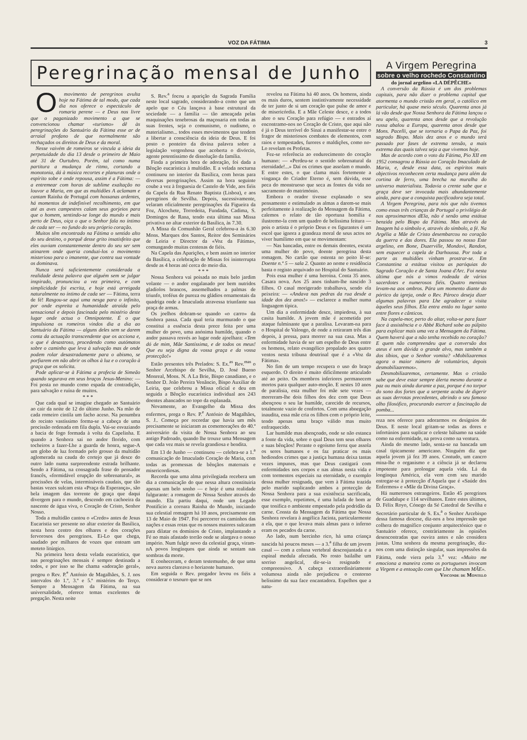VOZ DA FÁTIMA 3
Peregrinação mensal de Junho
Omovimento de peregrinos avulta hoje na Fátima de tal modo, que cada dia nos oferece o espectáculo de romaria perene — e Deus nos livre que o paganizado movimento a que se convencionou chamar «turismo» dê às peregrinações do Santuário da Fátima esse ar de arraial profano de que normalmente são rechaçados os direitos de Deus e da moral.
Nesse vaivém de romeiros se vincula a ideia da perpetuidade do dia 13 desde o primeiro de Maio até 31 de Ourtubro. Porém, tal como numa partitura a mudança de ritmo, cortando a monotonia, dá à música recortes e planuras onde o espírito sobe e onde repousa, assim é a Fátima: — a entremear com horas de sublime exaltação no louvor a Maria, em que as multidões A aclamam e cantam Rainha de Portugal com hossanas ardentes, há momentos de indefinível recolhimento, em que até as aves campestres calam seus gorjeios para que o homem, sentindo-se longe do mundo e mais perto de Deus, oiça o que o Senhor fala no íntimo de cada ser — no fundo do seu próprio coração.
Muitos têm encontrado na Fátima o sentido alto do seu destino, o porquê desse grito insatisfeito que eles ouviam constantemente dentro do seu ser sem atinarem onde queria conduzi-los o movimento misterioso para o imanente, que contra sua vontade os dominava.
Nunca será suficientemente considerada a realidade desta palavra que alguém sem se julgar inspirado, pronunciou a vez primeira, e com simplicidade foi escrita, e hoje está arreigada naturalmente no íntimo de cada ser — Fátima, terra de fé! Rasgou-se aqui uma nesga para o infinito, por onde espreita a humanidade atraída pelo sensacional e depois fascinada pelo mistério deste lugar onde actua o Omnipotente. É o que impulsiona os romeiros vindos dia a dia ao Santuário da Fátima — alguns deles sem se darem conta da actuação transcendente que os acciona e, o que é desastroso, procedendo como autómatos sobre o caminho que leva à salvação mas de onde podem rolar desastradamente para o abismo, se porfiarem em não abrir os olhos à luz e o coração à graça que os solicita.
Pode aplicar-se à Fátima a profecia de Simeão quando segurava em seus braços Jesus-Menino: — Foi posta no mundo como espada de contradição, para salvação e ruína de muitos.
* * *
Que cada qual se imagine chegado ao Santuário ao cair da noite de 12 do último Junho. Na mão de cada romeiro cintila um facho aceso. Na penumbra do recinto vastíssimo forma-se a cabeça de uma procissão ordenada em fila dupla. Vai-se esvaziando a bacia de fogo formada à volta da Capelinha. E quando a Senhora sai no andor florido, com tocheiros a fazer-Lhe a guarda de honra, segue-A um globo de luz formado pelo grosso da multidão aglomerada na cauda do cortejo que já desce do outro lado numa surpreendente estrada brilhante. Sendo a Fátima, na consagrada frase do pensador francês, «formidável erupção do sobrenatural», as procissões de velas, intermináveis caudais, que tão bastas vezes sulcam esta «Praça da Esperança», são bela imagem das torrente de graça que daqui divergem para o mundo, descendo em cachoeira da nascente de água viva, o Coração de Cristo, Senhor Nosso.
Toda a multidão cantou o «Credo» antes de Jesus Eucaristia ser presente no altar exterior da Basílica, nesta hora centro dos olhares e dos corações fervorosos dos peregrinos. Ei-Lo que chega, saudado por milhares de vozes que entoam um moteto litúrgico.
Na primeira hora desta velada eucarística, que nas peregrinações mensais é sempre destinada a todos, e por isso se lhe chama «adoração geral», pregou o Rev. P.<sup>e</sup> António de Magalhães, S. J. nos intervalos do 1.º, 3.º e 5.º mistérios do Terço. Sempre a Mensagem da Fátima, na sua universalidade, oferece temas excelentes de pregação. Nesta noite
S. Rev.<sup>a</sup> focou a aparição da Sagrada Família neste local sagrado, considerando-a como que um apelo que o Céu lançava à base estrutural da sociedade — a família — tão ameaçada pelas maquinações tenebrosas da maçonaria em todas as suas frentes, seja o comunismo, o nudismo, o materialismo... todos esses movimentos que tendem a libertar a consciência da ideia de Deus. E foi posto o ponteiro da divina palavra sobre a legislação vergonhosa que acoberta o divórcio, agente potentíssimo de dissolução da família.
Finda a primeira hora de adoração, foi dada a Bênção eucarística à multidão. E a velada nocturna continuou no interior da Basílica, com horas para diversas peregrinações. Assim na hora seguinte coube a vez à freguesia de Castelo de Vide, aos fiéis da Capela da Rua Renato Baptista (Lisboa), e aos peregrinos de Sevilha. Depois, sucessivamente, velaram oficialmente peregrinações da Figueira da Foz, Alcochete, Torredeita, Fundada, Cadima, S. Domingos de Rana, tendo esta última sua Missa privativa no altar exterior da Basílica, às 7.30.
A Missa da Comunhão Geral celebrou-a às 6.30 Mons. Marques dos Santos, Reitor dos Seminários de Leiria e Director da «Voz da Fátima», comungando muitas centenas de fiéis.
Na Capela das Aparições, e bem assim no interior da Basílica, a celebração de Missas foi ininterrupta desde as 4 horas até cerca do meio dia.
* * *
Nossa Senhora vai poisada no mais belo jardim volante — o andor engalanado por bem nutridos gladíolos brancos, assemelhados a palmas de triunfo, troféus de pureza ou gládios ornamentais da quadriga onde a Imaculada atravessa triunfante sua praça de armas.
Os joelhos dobram-se quando «o carro» da Senhora passa. Cada qual teria murmurado o que constitui a essência desta prece feita por uma mulher do povo, uma anónima humilde, quando o andor passava resvés ao lugar onde ajoelhara: «Tem dó de mim, Mãe Santíssima, e de todos os meus! Que eu seja digna da vossa graça e da vossa protecção!»
Estão presentes três Prelados: S. Ex.<sup>as</sup> Rev.<sup>mas</sup> o Senhor Arcebispo de Sevilha, D. José Bueno Monreal, Mons. N. A La Brie, Bispo canadiano, e o Senhor D. João Pereira Venâncio, Bispo Auxiliar de Leiria, que celebrou a Missa oficial e deu em seguida a Bênção eucarística individual aos 243 doentes abancados no topo da esplanada.
Novamente, ao Evangelho da Missa dos enfermos, prega o Rev. P.<sup>e</sup> António de Magalhães, S. J.. Começa por recordar que havia um mês precisamente se iniciaram as comemorações do 40.º aniversário da visita de Nossa Senhora ao seu antigo Padroado, quando lhe trouxe uma Mensagem que cada vez mais se revela grandiosa e bendita.
Em 13 de Junho — continuou — celebra-se a 1.<sup>a</sup> comunicação do Imaculado Coração de Maria, com todas as promessas de bênçãos maternais e misericordiosas.
Recorda que uma alma privilegiada recebera um dia a comunicação do que nessa altura constituiria apenas um belo sonho — e hoje é uma realidade fulgurante: a romagem de Nossa Senhor através do mundo. Ela partiu daqui, onde um Legado Pontifício a coroara Rainha do Mundo, iniciando sua celestial romagem há 10 anos, precisamente em 13 de Maio de 1947. Foi percorrer os caminhos das nações e essas rotas que os nossos maiores sulcaram para dilatar os domínios de Cristo, implantando a Fé no mais afastado torrão onde se alargava o nosso império. Num fulgir novo da celestial graça, viram-nA povos longínquos que ainda se sentam nas sombras da morte.
E conheceram, e deram testemunho, de que uma nova aurora clareava o horizonte humano.
Em seguida o Rev. pregador levou os fiéis a considerar o tesouro que se nos
revelou na Fátima há 40 anos. Os homens, ainda os mais duros, sentem instintivamente necessidade de ter junto de si um coração que pulse de amor e de misericórdia. E a Mãe Celeste desce, e a todos abre o seu Coração para refúgio — e entrados aí encontramo-nos no Coração de Cristo, que aqui não é já o Deus terrível do Sinai a manifestar-se entre o fragor de misteriosos combates de elementos, com raios e tempestades, furores e maldições, como no-Lo revelam os Profetas.
Fez-se referência ao endurecimento do coração humano: — «Perdeu-se o sentido sobrenatural da eternidade!...» Daí os crimes que assolam o mundo. E entre estes, o que clama mais fortemente a vingança do Criador Eterno é, sem dúvida, esse peca do monstruoso que seca as fontes da vida no sacramento do matrimónio.
Embora o orador tivesse explanado o seu pensamento e estimulado as almas a darem-se mais perfeitamente à realização da Mensagem da Fátima, calemos o relato de tão oportuna homilia e ilustremo-la com um quadro de belíssima feitura — pois o artista é o próprio Deus e os figurantes é um escol que ignora a grandeza moral de seus actos no viver humílimo em que se movimentam:
— Nas bancadas, entre os demais doentes, escuta uma mulher do povo, doente peregrina desta romagem. No cartão que ostenta no peito lê-se: Doente n.º 5 — sala 2. Quanto ao nome e residência basta o registo arquivado no Hospital do Santuário.
Pois essa mulher é uma heroína. Conta 35 anos. Casara nova. Aos 25 anos tinham-lhe nascido 3 filhos. O casal morigerado trabalhava, sendo ela peixeira: — «Andava nas pedras da rua desde a idade dos dez anos!» — esclarece a mulher numa linguagem típica.
Um dia a enfermidade desce, impiedosa, à sua casita humilde. A jovem mãe é acometida por ataque fulminante que a paralisa. Levaram-na para o Hospital de Valongo, de onde a retiraram três dias depois, à pressa, para morrer na sua casa. Mas a enfermidade havia de ser um espelho de Deus entre os homens, relato evangélico propalado aos quatro ventos nesta tribuna doutrinal que é a «Voz da Fátima».
No fim de um tempo recupera o uso do braço esquerdo. O direito é muito dificilmente articulado até ao peito. Os membros inferiores permanecem mortos para qualquer auto-moção. E nestes 10 anos de paralisia, esta mulher foi mãe sete vezes — morreram-lhe dois filhos dos dez com que Deus abençoou o seu lar humilde, carecido de recursos, totalmente vazio de confortos. Com uma abnegação inaudita, essa mãe cria os filhos com o próprio leite, tendo apenas uma braço válido mas muito enfraquecido.
Lar humilde mas abençoado, onde se não estanca a fonte da vida, sobre o qual Deus tem seus olhares e suas bênçãos! Perante o egoísmo feroz que assola os seres humanos e os faz praticar os mais hediondos crimes que a justiça humana deixa tantas vezes impunes, mas que Deus castigará com enfermidades nos corpos e nas almas nesta vida e com tormentos especiais na eternidade, o exemplo dessa mulher resignada, que vem à Fátima trazida pelo marido suplicando ambos a protecção de Nossa Senhora para a sua existência sacrificada, esse exemplo, repetimos, é uma lufada de bom ar que tonifica o ambiente empestado pela podridão da carne. Consta da Mensagem da Fátima que Nossa Senhora revelara à angélica Jacinta, particularmente a ela, que o que levava mais almas para o inferno eram os pecados da carne.
Ao lado, num bercinho rico, há uma criança nascida há poucos meses — a 3.<sup>a</sup> filha de um jovem casal — com a coluna vertebral desconjuntada e a espinal medula afectada. No rosto bailalhe um sorriso angelical, dir-se-ia resignado e compreensivo. A cabeça extraordinàriamente volumosa ainda não prejudicou o contorno belíssimo da sua face encantadora. Espelhos que a natu-
A Virgem Peregrina
sobre o velho rochedo Constantino
do jornal argelino «LA DÉPÊCHE»
A conversão da Rússia é um dos problemas capitais, para não dizer o problema capital que atormenta o mundo cristão em geral, o católico em particular, há quase meio século. Quarenta anos já lá vão desde que Nossa Senhora da Fátima lançou o seu apelo, quarenta anos desde que a revolução russa abalou a Europa, quarenta anos desde que Mons. Pacelli, que se tornaria o Papa da Paz, foi sagrado Bispo. Mais dez anos e o mundo terá passado por fases de extrema tensão, a mais extrema das quais talvez seja a que vivemos hoje.
Mas de acordo com o voto da Fátima, Pio XII em 1952 consagrou a Rússia ao Coração Imaculado de Maria, e, desde essa data, os espíritos mais objectivos reconhecem certa mudança para além da cortina de ferro, uma brecha na muralha do universo materialista. Todavia o crente sabe que a graça deve ser invocada mais abundantemente ainda, para que a conquista pacificadora seja total.
A Virgem Peregrina, para nós que não tivemos como essas três crianças de Portugal o privilégio de nos aproximarmos dEla, não é senão uma estátua benzida pelo Bispo da Fátima. Mas através da Imagem há o símbolo e, através do símbolo, a fé. Na Argélia a Mãe de Cristo desembarcou no coração da guerra e das dores. Ela passou no nosso Este argelino, em Bone, Duzerville, Mondovi, Randon, sem esquecer a capela de Darhoussa. Por toda a parte as multidões vinham prostrar-se. Em Constantina a estátua visitou as paróquias do Sagrado Coração e de Santa Joana d'Arc. Foi nesta última que nós a vimos rodeada de vários sacerdotes e numerosos fiéis. Quatro meninas levam-na aos ombros. Pára um momento diante do pórtico da igreja, onde o Rev. Pároco deseja dizer algumas palavras para Lhe agradecer a visita àqueles seus filhos. Ela entra então no lugar santo entre flores e cânticos.
Na capela-mor, perto do altar, volta-se para fazer face à assistência e o Abbé Richard sobe ao púlpito para explicar mais uma vez a Mensagem da Fátima. Quem haverá que a não tenha recebido no coração? E quem não compreendeu que a conversão dos ateus é sem dúvida o grande alvo, mas também a dos tíbios, que o Senhor vomita? «Mobilizaremos agora o maior número de voluntários, depois desmobilizaremos».
Desmobilizaremos, certamente. Mas o cristão sabe que deve estar sempre àlerta mesmo durante a paz ou mais ainda durante a paz, porque é no torpor do sono dos fortes que a serpente acaba de digerir as suas derrotas precedentes, abrindo o seu famoso olho filosófico, procurando exercer a fascinação da pomba...
reza nos oferece para adorarmos os desígnios de Deus. E neste local gritam-se todas as dores e infortúnios para suplicar o celeste bálsamo na saúde como na enfermidade, na prova como na ventura.
Ainda do mesmo lado, senta-se na bancada um casal tipicamente americano. Ninguém diz que aquela jovem já fez 39 anos. Contudo, um cancro mina-lhe o organismo e a ciência já se declarou impotente para prolongar aquela vida. Lá da longínqua América, ela vem com seu marido entregar-se à protecção d'Aquela que é «Saúde dos Enfermos» e «Mãe da Divina Graça».
Há numerosos estrangeiros. Estão 45 peregrinos de Guadalupe e 114 sevilhanos. Entre estes últimos, D. Félix Royo, Cónego da Sé Catedral de Sevilha e Secretário particular de S. Ex.<sup>a</sup> o Senhor Arcebispo dessa famosa diocese, diz-nos a boa impressão que colhera do magnífico conjunto arquitectónico que o Santuário oferece, contràriamente às opiniões desencontradas que ouvira antes e não considera justas. Uma senhora da mesma peregrinação, diz-nos com uma distinção singular, suas impressões da Fátima, onde viera pela 3.<sup>a</sup> vez: «Muito me emociona a maneira como os portugueses invocam a Virgem e a entoação com que Lhe chamam MÃE».
Visconde de Montelo